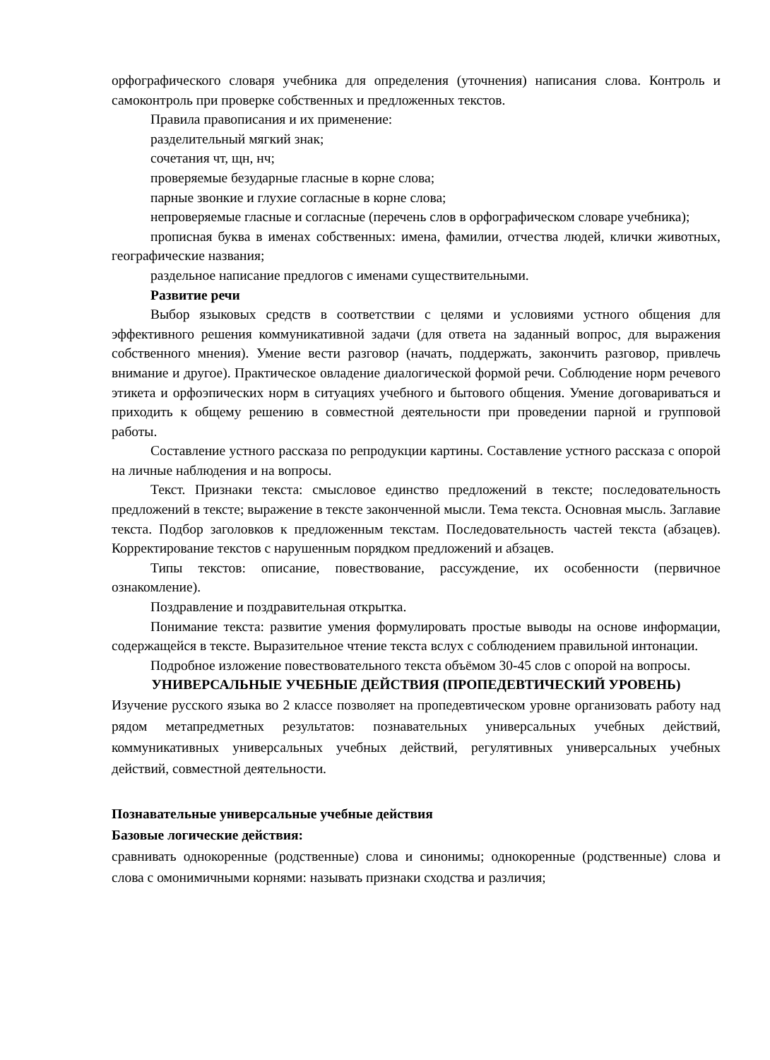орфографического словаря учебника для определения (уточнения) написания слова. Контроль и самоконтроль при проверке собственных и предложенных текстов.
Правила правописания и их применение:
разделительный мягкий знак;
сочетания чт, щн, нч;
проверяемые безударные гласные в корне слова;
парные звонкие и глухие согласные в корне слова;
непроверяемые гласные и согласные (перечень слов в орфографическом словаре учебника);
прописная буква в именах собственных: имена, фамилии, отчества людей, клички животных, географические названия;
раздельное написание предлогов с именами существительными.
Развитие речи
Выбор языковых средств в соответствии с целями и условиями устного общения для эффективного решения коммуникативной задачи (для ответа на заданный вопрос, для выражения собственного мнения). Умение вести разговор (начать, поддержать, закончить разговор, привлечь внимание и другое). Практическое овладение диалогической формой речи. Соблюдение норм речевого этикета и орфоэпических норм в ситуациях учебного и бытового общения. Умение договариваться и приходить к общему решению в совместной деятельности при проведении парной и групповой работы.
Составление устного рассказа по репродукции картины. Составление устного рассказа с опорой на личные наблюдения и на вопросы.
Текст. Признаки текста: смысловое единство предложений в тексте; последовательность предложений в тексте; выражение в тексте законченной мысли. Тема текста. Основная мысль. Заглавие текста. Подбор заголовков к предложенным текстам. Последовательность частей текста (абзацев). Корректирование текстов с нарушенным порядком предложений и абзацев.
Типы текстов: описание, повествование, рассуждение, их особенности (первичное ознакомление).
Поздравление и поздравительная открытка.
Понимание текста: развитие умения формулировать простые выводы на основе информации, содержащейся в тексте. Выразительное чтение текста вслух с соблюдением правильной интонации.
Подробное изложение повествовательного текста объёмом 30-45 слов с опорой на вопросы.
УНИВЕРСАЛЬНЫЕ УЧЕБНЫЕ ДЕЙСТВИЯ (ПРОПЕДЕВТИЧЕСКИЙ УРОВЕНЬ)
Изучение русского языка во 2 классе позволяет на пропедевтическом уровне организовать работу над рядом метапредметных результатов: познавательных универсальных учебных действий, коммуникативных универсальных учебных действий, регулятивных универсальных учебных действий, совместной деятельности.
Познавательные универсальные учебные действия
Базовые логические действия:
сравнивать однокоренные (родственные) слова и синонимы; однокоренные (родственные) слова и слова с омонимичными корнями: называть признаки сходства и различия;